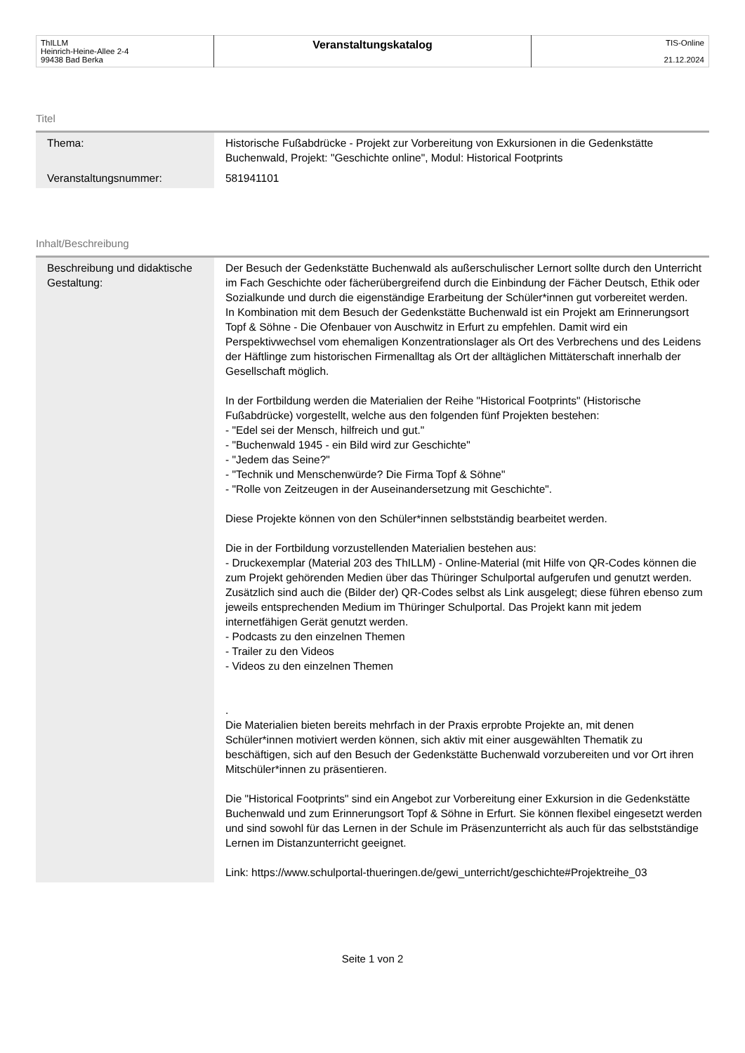| ThILLM Heinrich-Heine-Allee 2-4 99438 Bad Berka | Veranstaltungskatalog | TIS-Online 21.12.2024 |
Titel
| Thema: | Historische Fußabdrücke - Projekt zur Vorbereitung von Exkursionen in die Gedenkstätte Buchenwald, Projekt: "Geschichte online", Modul: Historical Footprints |
| Veranstaltungsnummer: | 581941101 |
Inhalt/Beschreibung
| Beschreibung und didaktische Gestaltung: | Der Besuch der Gedenkstätte Buchenwald als außerschulischer Lernort sollte durch den Unterricht im Fach Geschichte oder fächerübergreifend durch die Einbindung der Fächer Deutsch, Ethik oder Sozialkunde und durch die eigenständige Erarbeitung der Schüler*innen gut vorbereitet werden. In Kombination mit dem Besuch der Gedenkstätte Buchenwald ist ein Projekt am Erinnerungsort Topf & Söhne - Die Ofenbauer von Auschwitz in Erfurt zu empfehlen. Damit wird ein Perspektivwechsel vom ehemaligen Konzentrationslager als Ort des Verbrechens und des Leidens der Häftlinge zum historischen Firmenalltag als Ort der alltäglichen Mittäterschaft innerhalb der Gesellschaft möglich. In der Fortbildung werden die Materialien der Reihe "Historical Footprints" (Historische Fußabdrücke) vorgestellt, welche aus den folgenden fünf Projekten bestehen: - "Edel sei der Mensch, hilfreich und gut." - "Buchenwald 1945 - ein Bild wird zur Geschichte" - "Jedem das Seine?" - "Technik und Menschenwürde? Die Firma Topf & Söhne" - "Rolle von Zeitzeugen in der Auseinandersetzung mit Geschichte". Diese Projekte können von den Schüler*innen selbstständig bearbeitet werden. Die in der Fortbildung vorzustellenden Materialien bestehen aus: - Druckexemplar (Material 203 des ThILLM) - Online-Material (mit Hilfe von QR-Codes können die zum Projekt gehörenden Medien über das Thüringer Schulportal aufgerufen und genutzt werden. Zusätzlich sind auch die (Bilder der) QR-Codes selbst als Link ausgelegt; diese führen ebenso zum jeweils entsprechenden Medium im Thüringer Schulportal. Das Projekt kann mit jedem internetfähigen Gerät genutzt werden. - Podcasts zu den einzelnen Themen - Trailer zu den Videos - Videos zu den einzelnen Themen . Die Materialien bieten bereits mehrfach in der Praxis erprobte Projekte an, mit denen Schüler*innen motiviert werden können, sich aktiv mit einer ausgewählten Thematik zu beschäftigen, sich auf den Besuch der Gedenkstätte Buchenwald vorzubereiten und vor Ort ihren Mitschüler*innen zu präsentieren. Die "Historical Footprints" sind ein Angebot zur Vorbereitung einer Exkursion in die Gedenkstätte Buchenwald und zum Erinnerungsort Topf & Söhne in Erfurt. Sie können flexibel eingesetzt werden und sind sowohl für das Lernen in der Schule im Präsenzunterricht als auch für das selbstständige Lernen im Distanzunterricht geeignet. Link: https://www.schulportal-thueringen.de/gewi_unterricht/geschichte#Projektreihe_03 |
Seite 1 von 2